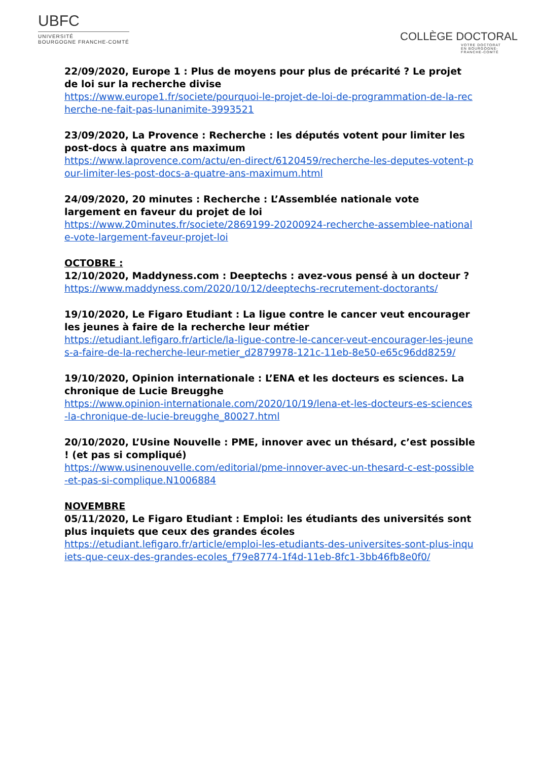UBFC
UNIVERSITÉ
BOURGOGNE FRANCHE-COMTÉ
COLLÈGE DOCTORAL
VOTRE DOCTORAT
EN BOURGOGNE-
FRANCHE-COMTÉ
22/09/2020, Europe 1 : Plus de moyens pour plus de précarité ? Le projet de loi sur la recherche divise
https://www.europe1.fr/societe/pourquoi-le-projet-de-loi-de-programmation-de-la-recherche-ne-fait-pas-lunanimite-3993521
23/09/2020, La Provence : Recherche : les députés votent pour limiter les post-docs à quatre ans maximum
https://www.laprovence.com/actu/en-direct/6120459/recherche-les-deputes-votent-pour-limiter-les-post-docs-a-quatre-ans-maximum.html
24/09/2020, 20 minutes : Recherche : L’Assemblée nationale vote largement en faveur du projet de loi
https://www.20minutes.fr/societe/2869199-20200924-recherche-assemblee-nationale-vote-largement-faveur-projet-loi
OCTOBRE :
12/10/2020, Maddyness.com : Deeptechs : avez-vous pensé à un docteur ?
https://www.maddyness.com/2020/10/12/deeptechs-recrutement-doctorants/
19/10/2020, Le Figaro Etudiant : La ligue contre le cancer veut encourager les jeunes à faire de la recherche leur métier
https://etudiant.lefigaro.fr/article/la-ligue-contre-le-cancer-veut-encourager-les-jeunes-a-faire-de-la-recherche-leur-metier_d2879978-121c-11eb-8e50-e65c96dd8259/
19/10/2020, Opinion internationale : L’ENA et les docteurs es sciences. La chronique de Lucie Breugghe
https://www.opinion-internationale.com/2020/10/19/lena-et-les-docteurs-es-sciences-la-chronique-de-lucie-breugghe_80027.html
20/10/2020, L’Usine Nouvelle : PME, innover avec un thésard, c’est possible ! (et pas si compliqué)
https://www.usinenouvelle.com/editorial/pme-innover-avec-un-thesard-c-est-possible-et-pas-si-complique.N1006884
NOVEMBRE
05/11/2020, Le Figaro Etudiant : Emploi: les étudiants des universités sont plus inquiets que ceux des grandes écoles
https://etudiant.lefigaro.fr/article/emploi-les-etudiants-des-universites-sont-plus-inquiets-que-ceux-des-grandes-ecoles_f79e8774-1f4d-11eb-8fc1-3bb46fb8e0f0/